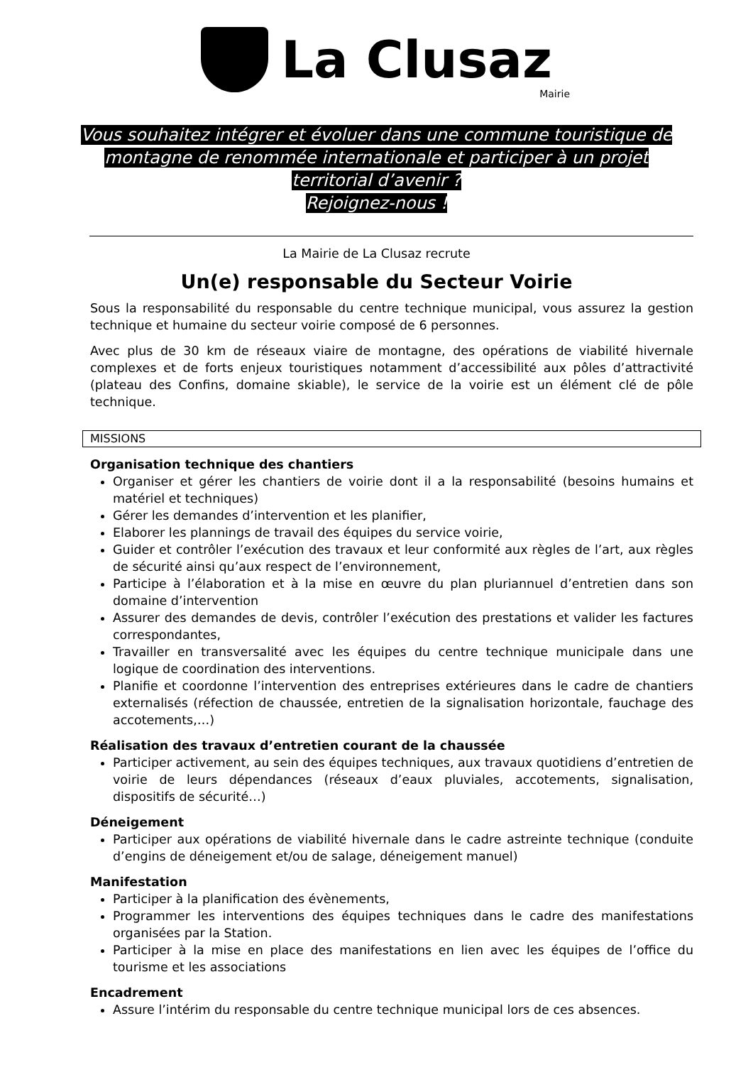La Clusaz
Mairie
Vous souhaitez intégrer et évoluer dans une commune touristique de
montagne de renommée internationale et participer à un projet
territorial d’avenir ?
Rejoignez-nous !
La Mairie de La Clusaz recrute
Un(e) responsable du Secteur Voirie
Sous la responsabilité du responsable du centre technique municipal, vous assurez la gestion technique et humaine du secteur voirie composé de 6 personnes.
Avec plus de 30 km de réseaux viaire de montagne, des opérations de viabilité hivernale complexes et de forts enjeux touristiques notamment d’accessibilité aux pôles d’attractivité (plateau des Confins, domaine skiable), le service de la voirie est un élément clé de pôle technique.
MISSIONS
Organisation technique des chantiers
Organiser et gérer les chantiers de voirie dont il a la responsabilité (besoins humains et matériel et techniques)
Gérer les demandes d’intervention et les planifier,
Elaborer les plannings de travail des équipes du service voirie,
Guider et contrôler l’exécution des travaux et leur conformité aux règles de l’art, aux règles de sécurité ainsi qu’aux respect de l’environnement,
Participe à l’élaboration et à la mise en œuvre du plan pluriannuel d’entretien dans son domaine d’intervention
Assurer des demandes de devis, contrôler l’exécution des prestations et valider les factures correspondantes,
Travailler en transversalité avec les équipes du centre technique municipale dans une logique de coordination des interventions.
Planifie et coordonne l’intervention des entreprises extérieures dans le cadre de chantiers externalisés (réfection de chaussée, entretien de la signalisation horizontale, fauchage des accotements,…)
Réalisation des travaux d’entretien courant de la chaussée
Participer activement, au sein des équipes techniques, aux travaux quotidiens d’entretien de voirie de leurs dépendances (réseaux d’eaux pluviales, accotements, signalisation, dispositifs de sécurité…)
Déneigement
Participer aux opérations de viabilité hivernale dans le cadre astreinte technique (conduite d’engins de déneigement et/ou de salage, déneigement manuel)
Manifestation
Participer à la planification des évènements,
Programmer les interventions des équipes techniques dans le cadre des manifestations organisées par la Station.
Participer à la mise en place des manifestations en lien avec les équipes de l’office du tourisme et les associations
Encadrement
Assure l’intérim du responsable du centre technique municipal lors de ces absences.